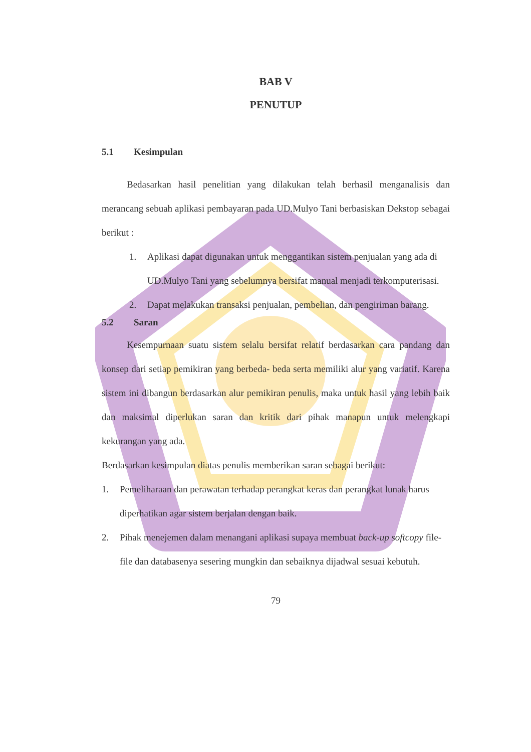BAB V
PENUTUP
5.1 Kesimpulan
Bedasarkan hasil penelitian yang dilakukan telah berhasil menganalisis dan merancang sebuah aplikasi pembayaran pada UD.Mulyo Tani berbasiskan Dekstop sebagai berikut :
1. Aplikasi dapat digunakan untuk menggantikan sistem penjualan yang ada di UD.Mulyo Tani yang sebelumnya bersifat manual menjadi terkomputerisasi.
2. Dapat melakukan transaksi penjualan, pembelian, dan pengiriman barang.
5.2 Saran
Kesempurnaan suatu sistem selalu bersifat relatif berdasarkan cara pandang dan konsep dari setiap pemikiran yang berbeda- beda serta memiliki alur yang variatif. Karena sistem ini dibangun berdasarkan alur pemikiran penulis, maka untuk hasil yang lebih baik dan maksimal diperlukan saran dan kritik dari pihak manapun untuk melengkapi kekurangan yang ada.
Berdasarkan kesimpulan diatas penulis memberikan saran sebagai berikut:
1. Pemeliharaan dan perawatan terhadap perangkat keras dan perangkat lunak harus diperhatikan agar sistem berjalan dengan baik.
2. Pihak menejemen dalam menangani aplikasi supaya membuat back-up softcopy file- file dan databasenya sesering mungkin dan sebaiknya dijadwal sesuai kebutuh.
79